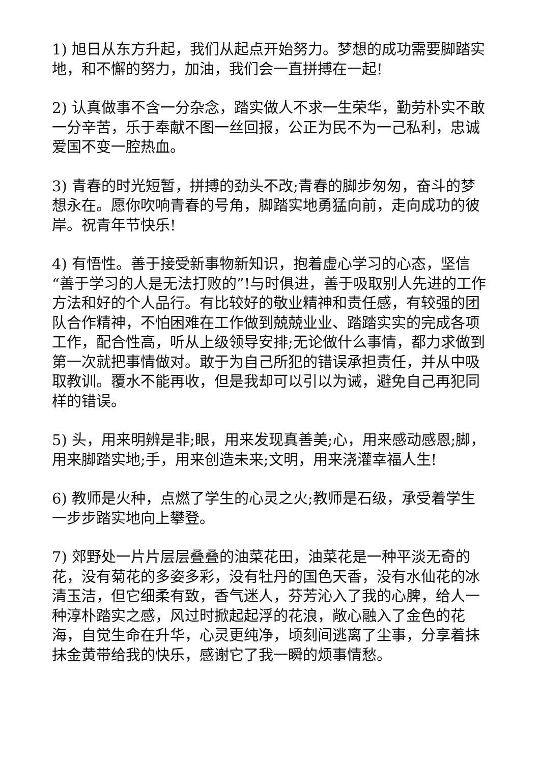1) 旭日从东方升起，我们从起点开始努力。梦想的成功需要脚踏实地，和不懈的努力，加油，我们会一直拼搏在一起!
2) 认真做事不含一分杂念，踏实做人不求一生荣华，勤劳朴实不敢一分辛苦，乐于奉献不图一丝回报，公正为民不为一己私利，忠诚爱国不变一腔热血。
3) 青春的时光短暂，拼搏的劲头不改;青春的脚步匆匆，奋斗的梦想永在。愿你吹响青春的号角，脚踏实地勇猛向前，走向成功的彼岸。祝青年节快乐!
4) 有悟性。善于接受新事物新知识，抱着虚心学习的心态，坚信“善于学习的人是无法打败的”!与时俱进，善于吸取别人先进的工作方法和好的个人品行。有比较好的敬业精神和责任感，有较强的团队合作精神，不怕困难在工作做到兢兢业业、踏踏实实的完成各项工作，配合性高，听从上级领导安排;无论做什么事情，都力求做到第一次就把事情做对。敢于为自己所犯的错误承担责任，并从中吸取教训。覆水不能再收，但是我却可以引以为诫，避免自己再犯同样的错误。
5) 头，用来明辨是非;眼，用来发现真善美;心，用来感动感恩;脚，用来脚踏实地;手，用来创造未来;文明，用来浇灌幸福人生!
6) 教师是火种，点燃了学生的心灵之火;教师是石级，承受着学生一步步踏实地向上攀登。
7) 郊野处一片片层层叠叠的油菜花田，油菜花是一种平淡无奇的花，没有菊花的多姿多彩，没有牡丹的国色天香，没有水仙花的冰清玉洁，但它细柔有致，香气迷人，芬芳沁入了我的心脾，给人一种淳朴踏实之感，风过时掀起起浮的花浪，敞心融入了金色的花海，自觉生命在升华，心灵更纯净，顷刻间逃离了尘事，分享着抹抹金黄带给我的快乐，感谢它了我一瞬的烦事情愁。